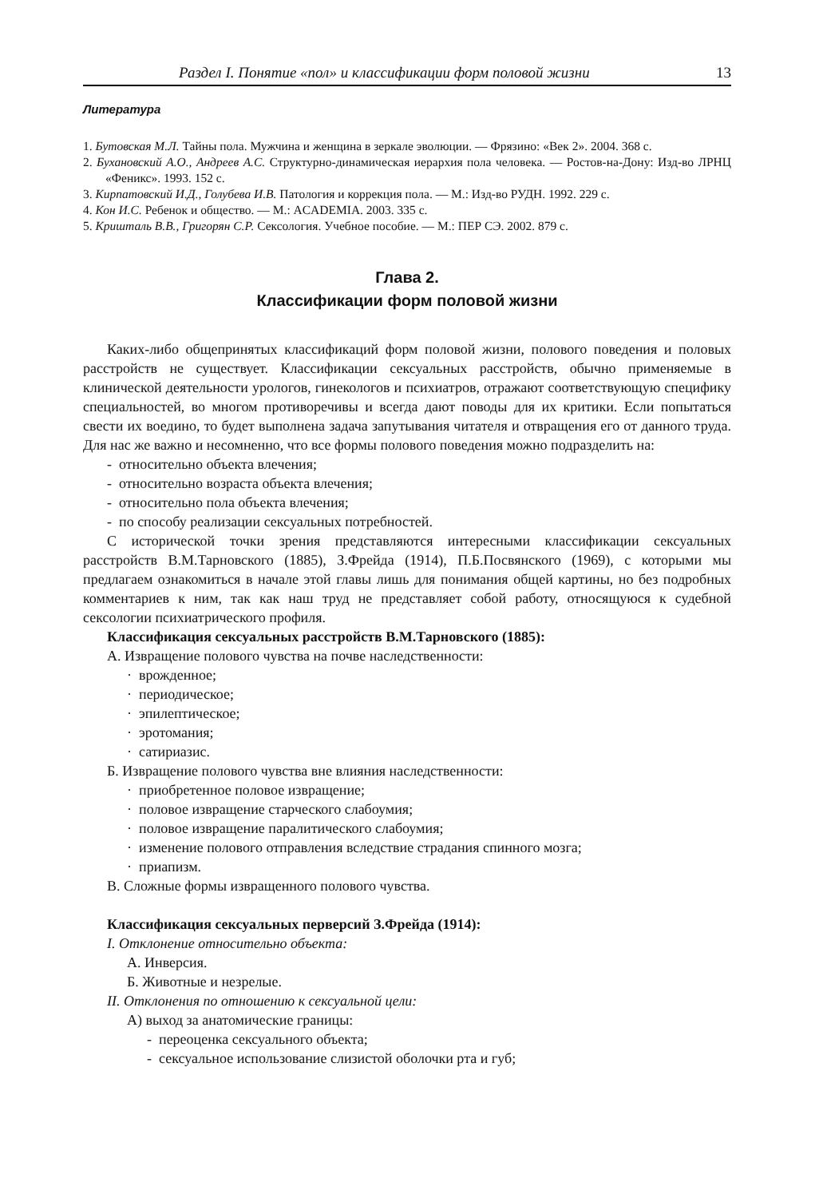Раздел I. Понятие «пол» и классификации форм половой жизни 13
Литература
1. Бутовская М.Л. Тайны пола. Мужчина и женщина в зеркале эволюции. — Фрязино: «Век 2». 2004. 368 с.
2. Бухановский А.О., Андреев А.С. Структурно-динамическая иерархия пола человека. — Ростов-на-Дону: Изд-во ЛРНЦ «Феникс». 1993. 152 с.
3. Кирпатовский И.Д., Голубева И.В. Патология и коррекция пола. — М.: Изд-во РУДН. 1992. 229 с.
4. Кон И.С. Ребенок и общество. — М.: ACADEMIA. 2003. 335 с.
5. Кришталь В.В., Григорян С.Р. Сексология. Учебное пособие. — М.: ПЕР СЭ. 2002. 879 с.
Глава 2.
Классификации форм половой жизни
Каких-либо общепринятых классификаций форм половой жизни, полового поведения и половых расстройств не существует. Классификации сексуальных расстройств, обычно применяемые в клинической деятельности урологов, гинекологов и психиатров, отражают соответствующую специфику специальностей, во многом противоречивы и всегда дают поводы для их критики. Если попытаться свести их воедино, то будет выполнена задача запутывания читателя и отвращения его от данного труда. Для нас же важно и несомненно, что все формы полового поведения можно подразделить на:
- относительно объекта влечения;
- относительно возраста объекта влечения;
- относительно пола объекта влечения;
- по способу реализации сексуальных потребностей.
С исторической точки зрения представляются интересными классификации сексуальных расстройств В.М.Тарновского (1885), З.Фрейда (1914), П.Б.Посвянского (1969), с которыми мы предлагаем ознакомиться в начале этой главы лишь для понимания общей картины, но без подробных комментариев к ним, так как наш труд не представляет собой работу, относящуюся к судебной сексологии психиатрического профиля.
Классификация сексуальных расстройств В.М.Тарновского (1885):
А. Извращение полового чувства на почве наследственности:
· врожденное;
· периодическое;
· эпилептическое;
· эротомания;
· сатириазис.
Б. Извращение полового чувства вне влияния наследственности:
· приобретенное половое извращение;
· половое извращение старческого слабоумия;
· половое извращение паралитического слабоумия;
· изменение полового отправления вследствие страдания спинного мозга;
· приапизм.
В. Сложные формы извращенного полового чувства.
Классификация сексуальных перверсий З.Фрейда (1914):
I. Отклонение относительно объекта:
А. Инверсия.
Б. Животные и незрелые.
II. Отклонения по отношению к сексуальной цели:
А) выход за анатомические границы:
- переоценка сексуального объекта;
- сексуальное использование слизистой оболочки рта и губ;